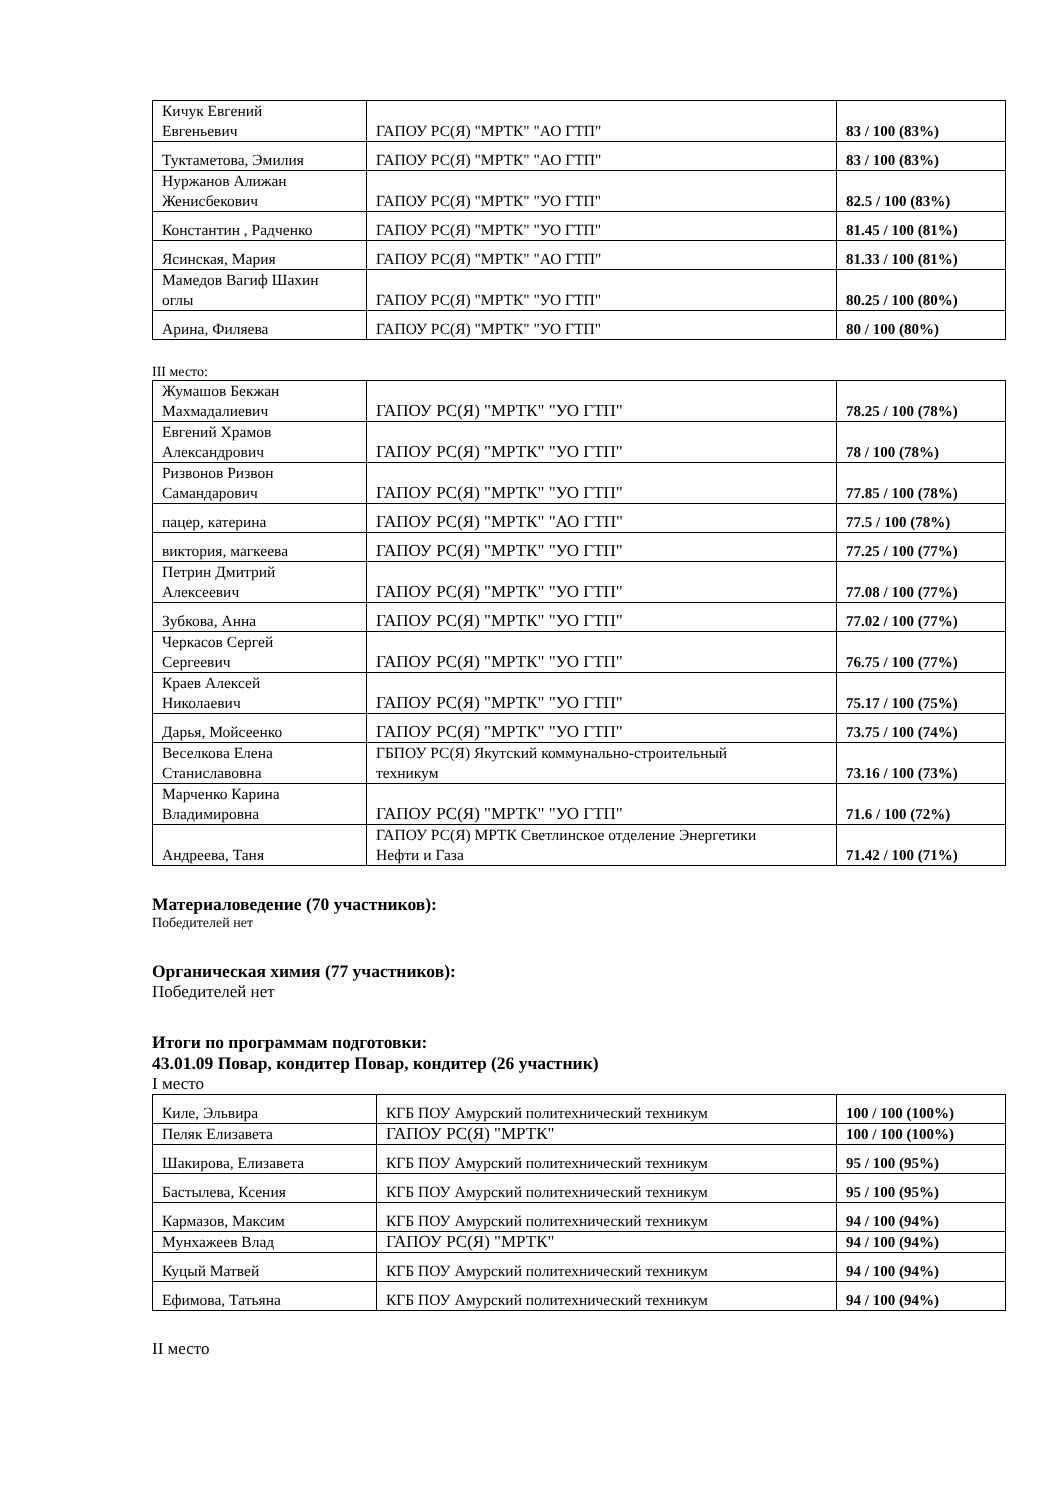| Кичук Евгений Евгеньевич | ГАПОУ РС(Я) "МРТК" "АО ГТП" | 83 / 100 (83%) |
| Туктаметова, Эмилия | ГАПОУ РС(Я) "МРТК" "АО ГТП" | 83 / 100 (83%) |
| Нуржанов Алижан Женисбекович | ГАПОУ РС(Я) "МРТК" "УО ГТП" | 82.5 / 100 (83%) |
| Константин , Радченко | ГАПОУ РС(Я) "МРТК" "УО ГТП" | 81.45 / 100 (81%) |
| Ясинская, Мария | ГАПОУ РС(Я) "МРТК" "АО ГТП" | 81.33 / 100 (81%) |
| Мамедов Вагиф Шахин оглы | ГАПОУ РС(Я) "МРТК" "УО ГТП" | 80.25 / 100 (80%) |
| Арина, Филяева | ГАПОУ РС(Я) "МРТК" "УО ГТП" | 80 / 100 (80%) |
III место:
| Жумашов Бекжан Махмадалиевич | ГАПОУ РС(Я) "МРТК" "УО ГТП" | 78.25 / 100 (78%) |
| Евгений Храмов Александрович | ГАПОУ РС(Я) "МРТК" "УО ГТП" | 78 / 100 (78%) |
| Ризвонов Ризвон Самандарович | ГАПОУ РС(Я) "МРТК" "УО ГТП" | 77.85 / 100 (78%) |
| пацер, катерина | ГАПОУ РС(Я) "МРТК" "АО ГТП" | 77.5 / 100 (78%) |
| виктория, магкеева | ГАПОУ РС(Я) "МРТК" "УО ГТП" | 77.25 / 100 (77%) |
| Петрин Дмитрий Алексеевич | ГАПОУ РС(Я) "МРТК" "УО ГТП" | 77.08 / 100 (77%) |
| Зубкова, Анна | ГАПОУ РС(Я) "МРТК" "УО ГТП" | 77.02 / 100 (77%) |
| Черкасов Сергей Сергеевич | ГАПОУ РС(Я) "МРТК" "УО ГТП" | 76.75 / 100 (77%) |
| Краев Алексей Николаевич | ГАПОУ РС(Я) "МРТК" "УО ГТП" | 75.17 / 100 (75%) |
| Дарья, Мойсеенко | ГАПОУ РС(Я) "МРТК" "УО ГТП" | 73.75 / 100 (74%) |
| Веселкова Елена Станиславовна | ГБПОУ РС(Я) Якутский коммунально-строительный техникум | 73.16 / 100 (73%) |
| Марченко Карина Владимировна | ГАПОУ РС(Я) "МРТК" "УО ГТП" | 71.6 / 100 (72%) |
| Андреева, Таня | ГАПОУ РС(Я) МРТК Светлинское отделение Энергетики Нефти и Газа | 71.42 / 100 (71%) |
Материаловедение (70 участников):
Победителей нет
Органическая химия (77 участников):
Победителей нет
Итоги по программам подготовки:
43.01.09 Повар, кондитер Повар, кондитер (26 участник)
I место
| Киле, Эльвира | КГБ ПОУ Амурский политехнический техникум | 100 / 100 (100%) |
| Пеляк Елизавета | ГАПОУ РС(Я) "МРТК" | 100 / 100 (100%) |
| Шакирова, Елизавета | КГБ ПОУ Амурский политехнический техникум | 95 / 100 (95%) |
| Бастылева, Ксения | КГБ ПОУ Амурский политехнический техникум | 95 / 100 (95%) |
| Кармазов, Максим | КГБ ПОУ Амурский политехнический техникум | 94 / 100 (94%) |
| Мунхажеев Влад | ГАПОУ РС(Я) "МРТК" | 94 / 100 (94%) |
| Куцый Матвей | КГБ ПОУ Амурский политехнический техникум | 94 / 100 (94%) |
| Ефимова, Татьяна | КГБ ПОУ Амурский политехнический техникум | 94 / 100 (94%) |
II место